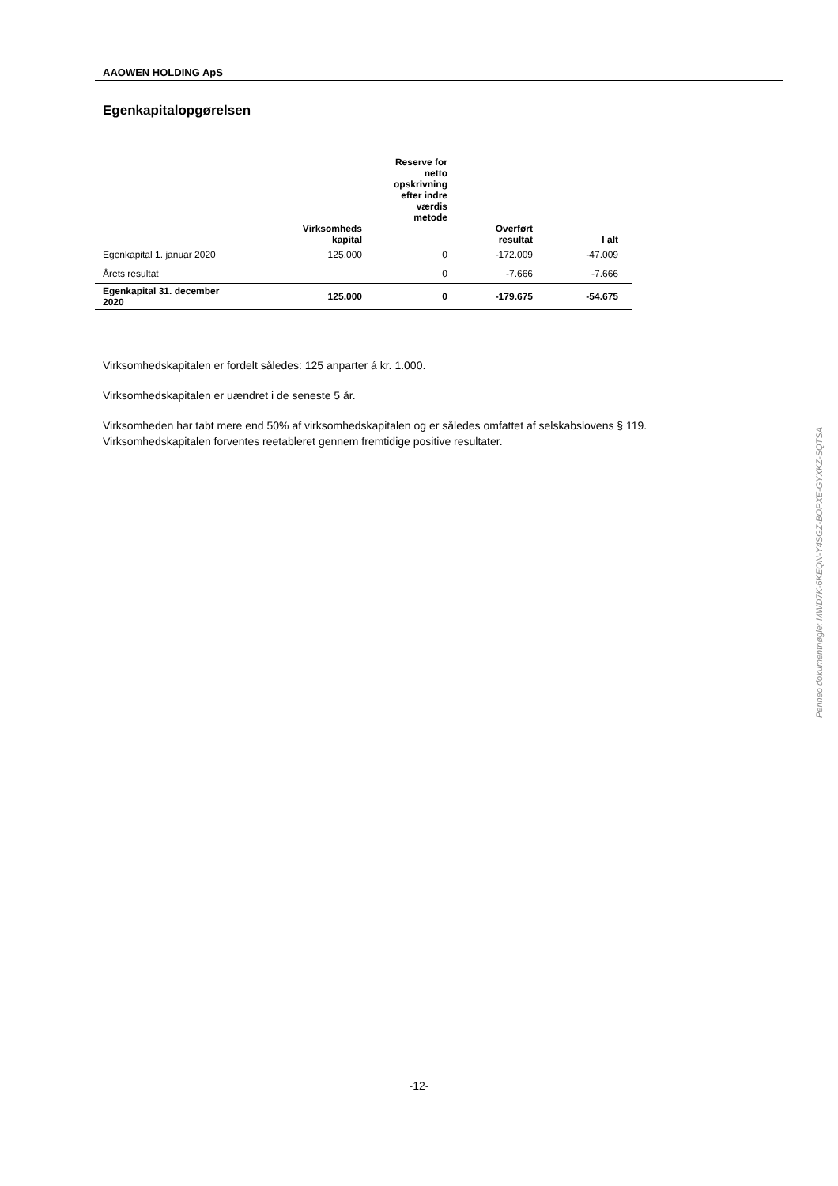AAOWEN HOLDING ApS
Egenkapitalopgørelsen
| | | Reserve for netto opskrivning efter indre værdis metode | | |
| --- | --- | --- | --- | --- |
| | Virksomheds kapital | | Overført resultat | I alt |
| Egenkapital 1. januar 2020 | 125.000 | 0 | -172.009 | -47.009 |
| Årets resultat | | 0 | -7.666 | -7.666 |
| Egenkapital 31. december 2020 | 125.000 | 0 | -179.675 | -54.675 |
Virksomhedskapitalen er fordelt således: 125 anparter á kr. 1.000.
Virksomhedskapitalen er uændret i de seneste 5 år.
Virksomheden har tabt mere end 50% af virksomhedskapitalen og er således omfattet af selskabslovens § 119.
Virksomhedskapitalen forventes reetableret gennem fremtidige positive resultater.
-12-
Penneo dokumentnøgle: MWD7K-6KEQN-Y4SGZ-BOPXE-GYXKZ-SQTSA